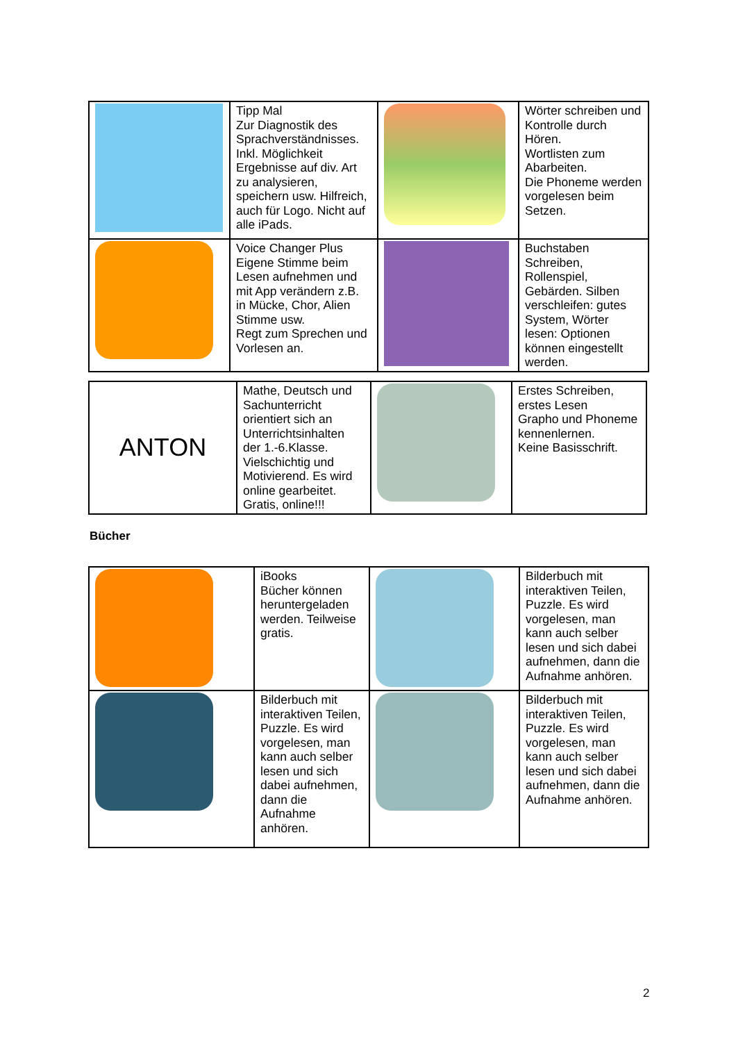| | Tipp Mal Zur Diagnostik des Sprachverständnisses. Inkl. Möglichkeit Ergebnisse auf div. Art zu analysieren, speichern usw. Hilfreich, auch für Logo. Nicht auf alle iPads. | | Wörter schreiben und Kontrolle durch Hören. Wortlisten zum Abarbeiten. Die Phoneme werden vorgelesen beim Setzen. |
| | Voice Changer Plus Eigene Stimme beim Lesen aufnehmen und mit App verändern z.B. in Mücke, Chor, Alien Stimme usw. Regt zum Sprechen und Vorlesen an. | | Buchstaben Schreiben, Rollenspiel, Gebärden. Silben verschleifen: gutes System, Wörter lesen: Optionen können eingestellt werden. |
| ANTON | Mathe, Deutsch und Sachunterricht orientiert sich an Unterrichtsinhalten der 1.-6.Klasse. Vielschichtig und Motivierend. Es wird online gearbeitet. Gratis, online!!! | | Erstes Schreiben, erstes Lesen Grapho und Phoneme kennenlernen. Keine Basisschrift. |
Bücher
| | iBooks Bücher können heruntergeladen werden. Teilweise gratis. | | Bilderbuch mit interaktiven Teilen, Puzzle. Es wird vorgelesen, man kann auch selber lesen und sich dabei aufnehmen, dann die Aufnahme anhören. |
| | Bilderbuch mit interaktiven Teilen, Puzzle. Es wird vorgelesen, man kann auch selber lesen und sich dabei aufnehmen, dann die Aufnahme anhören. | | Bilderbuch mit interaktiven Teilen, Puzzle. Es wird vorgelesen, man kann auch selber lesen und sich dabei aufnehmen, dann die Aufnahme anhören. |
2